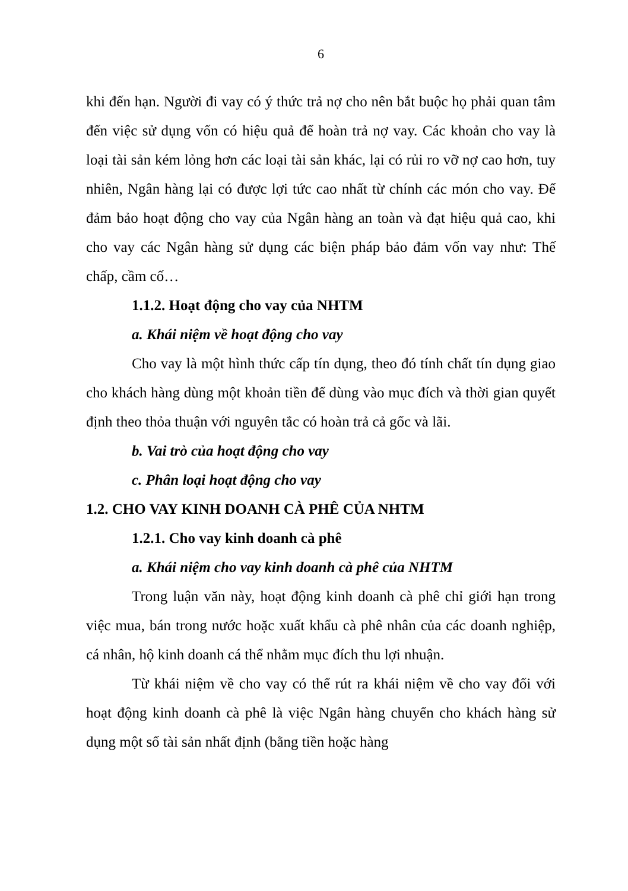6
khi đến hạn. Người đi vay có ý thức trả nợ cho nên bắt buộc họ phải quan tâm đến việc sử dụng vốn có hiệu quả để hoàn trả nợ vay. Các khoản cho vay là loại tài sản kém lỏng hơn các loại tài sản khác, lại có rủi ro vỡ nợ cao hơn, tuy nhiên, Ngân hàng lại có được lợi tức cao nhất từ chính các món cho vay. Để đảm bảo hoạt động cho vay của Ngân hàng an toàn và đạt hiệu quả cao, khi cho vay các Ngân hàng sử dụng các biện pháp bảo đảm vốn vay như: Thế chấp, cầm cố…
1.1.2. Hoạt động cho vay của NHTM
a. Khái niệm về hoạt động cho vay
Cho vay là một hình thức cấp tín dụng, theo đó tính chất tín dụng giao cho khách hàng dùng một khoản tiền để dùng vào mục đích và thời gian quyết định theo thỏa thuận với nguyên tắc có hoàn trả cả gốc và lãi.
b. Vai trò của hoạt động cho vay
c. Phân loại hoạt động cho vay
1.2. CHO VAY KINH DOANH CÀ PHÊ CỦA NHTM
1.2.1. Cho vay kinh doanh cà phê
a. Khái niệm cho vay kinh doanh cà phê của NHTM
Trong luận văn này, hoạt động kinh doanh cà phê chỉ giới hạn trong việc mua, bán trong nước hoặc xuất khẩu cà phê nhân của các doanh nghiệp, cá nhân, hộ kinh doanh cá thể nhằm mục đích thu lợi nhuận.
Từ khái niệm về cho vay có thể rút ra khái niệm về cho vay đối với hoạt động kinh doanh cà phê là việc Ngân hàng chuyển cho khách hàng sử dụng một số tài sản nhất định (bằng tiền hoặc hàng